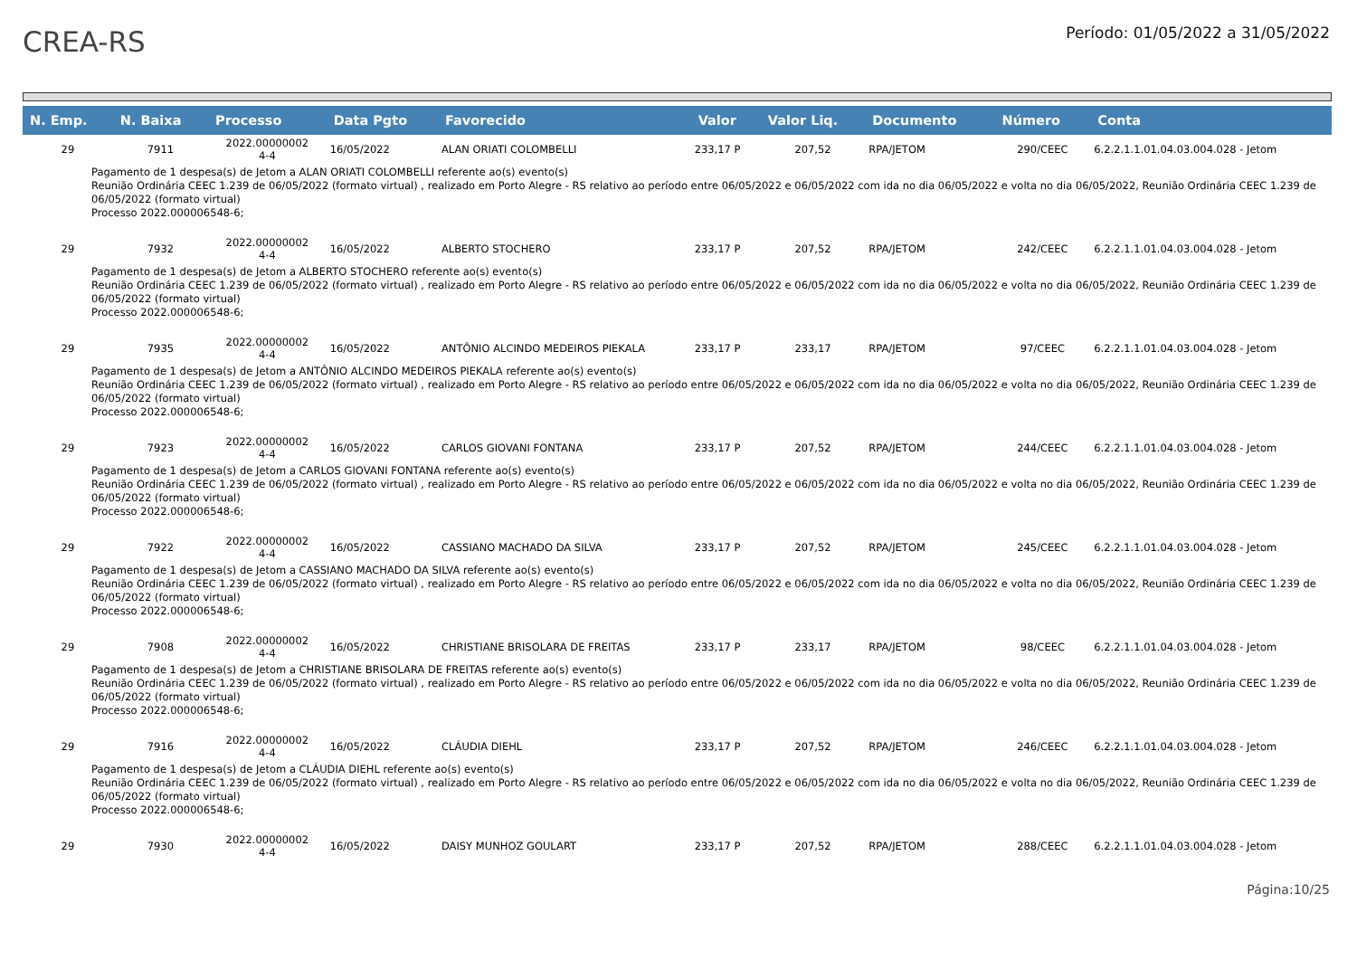CREA-RS
Período: 01/05/2022 a 31/05/2022
| N. Emp. | N. Baixa | Processo | Data Pgto | Favorecido | Valor | Valor Liq. | Documento | Número | Conta |
| --- | --- | --- | --- | --- | --- | --- | --- | --- | --- |
| 29 | 7911 | 2022.00000002 4-4 | 16/05/2022 | ALAN ORIATI COLOMBELLI | 233,17 P | 207,52 | RPA/JETOM | 290/CEEC | 6.2.2.1.1.01.04.03.004.028 - Jetom |
| Pagamento de 1 despesa(s) de Jetom a ALAN ORIATI COLOMBELLI referente ao(s) evento(s) Reunião Ordinária CEEC 1.239 de 06/05/2022 (formato virtual) , realizado em Porto Alegre - RS relativo ao período entre 06/05/2022 e 06/05/2022 com ida no dia 06/05/2022 e volta no dia 06/05/2022, Reunião Ordinária CEEC 1.239 de 06/05/2022 (formato virtual) Processo 2022.000006548-6; | | | | | | | | | |
| 29 | 7932 | 2022.00000002 4-4 | 16/05/2022 | ALBERTO STOCHERO | 233,17 P | 207,52 | RPA/JETOM | 242/CEEC | 6.2.2.1.1.01.04.03.004.028 - Jetom |
| Pagamento de 1 despesa(s) de Jetom a ALBERTO STOCHERO referente ao(s) evento(s) Reunião Ordinária CEEC 1.239 de 06/05/2022 (formato virtual) , realizado em Porto Alegre - RS relativo ao período entre 06/05/2022 e 06/05/2022 com ida no dia 06/05/2022 e volta no dia 06/05/2022, Reunião Ordinária CEEC 1.239 de 06/05/2022 (formato virtual) Processo 2022.000006548-6; | | | | | | | | | |
| 29 | 7935 | 2022.00000002 4-4 | 16/05/2022 | ANTÔNIO ALCINDO MEDEIROS PIEKALA | 233,17 P | 233,17 | RPA/JETOM | 97/CEEC | 6.2.2.1.1.01.04.03.004.028 - Jetom |
| Pagamento de 1 despesa(s) de Jetom a ANTÔNIO ALCINDO MEDEIROS PIEKALA referente ao(s) evento(s) Reunião Ordinária CEEC 1.239 de 06/05/2022 (formato virtual) , realizado em Porto Alegre - RS relativo ao período entre 06/05/2022 e 06/05/2022 com ida no dia 06/05/2022 e volta no dia 06/05/2022, Reunião Ordinária CEEC 1.239 de 06/05/2022 (formato virtual) Processo 2022.000006548-6; | | | | | | | | | |
| 29 | 7923 | 2022.00000002 4-4 | 16/05/2022 | CARLOS GIOVANI FONTANA | 233,17 P | 207,52 | RPA/JETOM | 244/CEEC | 6.2.2.1.1.01.04.03.004.028 - Jetom |
| Pagamento de 1 despesa(s) de Jetom a CARLOS GIOVANI FONTANA referente ao(s) evento(s) Reunião Ordinária CEEC 1.239 de 06/05/2022 (formato virtual) , realizado em Porto Alegre - RS relativo ao período entre 06/05/2022 e 06/05/2022 com ida no dia 06/05/2022 e volta no dia 06/05/2022, Reunião Ordinária CEEC 1.239 de 06/05/2022 (formato virtual) Processo 2022.000006548-6; | | | | | | | | | |
| 29 | 7922 | 2022.00000002 4-4 | 16/05/2022 | CASSIANO MACHADO DA SILVA | 233,17 P | 207,52 | RPA/JETOM | 245/CEEC | 6.2.2.1.1.01.04.03.004.028 - Jetom |
| Pagamento de 1 despesa(s) de Jetom a CASSIANO MACHADO DA SILVA referente ao(s) evento(s) Reunião Ordinária CEEC 1.239 de 06/05/2022 (formato virtual) , realizado em Porto Alegre - RS relativo ao período entre 06/05/2022 e 06/05/2022 com ida no dia 06/05/2022 e volta no dia 06/05/2022, Reunião Ordinária CEEC 1.239 de 06/05/2022 (formato virtual) Processo 2022.000006548-6; | | | | | | | | | |
| 29 | 7908 | 2022.00000002 4-4 | 16/05/2022 | CHRISTIANE BRISOLARA DE FREITAS | 233,17 P | 233,17 | RPA/JETOM | 98/CEEC | 6.2.2.1.1.01.04.03.004.028 - Jetom |
| Pagamento de 1 despesa(s) de Jetom a CHRISTIANE BRISOLARA DE FREITAS referente ao(s) evento(s) Reunião Ordinária CEEC 1.239 de 06/05/2022 (formato virtual) , realizado em Porto Alegre - RS relativo ao período entre 06/05/2022 e 06/05/2022 com ida no dia 06/05/2022 e volta no dia 06/05/2022, Reunião Ordinária CEEC 1.239 de 06/05/2022 (formato virtual) Processo 2022.000006548-6; | | | | | | | | | |
| 29 | 7916 | 2022.00000002 4-4 | 16/05/2022 | CLÁUDIA DIEHL | 233,17 P | 207,52 | RPA/JETOM | 246/CEEC | 6.2.2.1.1.01.04.03.004.028 - Jetom |
| Pagamento de 1 despesa(s) de Jetom a CLÁUDIA DIEHL referente ao(s) evento(s) Reunião Ordinária CEEC 1.239 de 06/05/2022 (formato virtual) , realizado em Porto Alegre - RS relativo ao período entre 06/05/2022 e 06/05/2022 com ida no dia 06/05/2022 e volta no dia 06/05/2022, Reunião Ordinária CEEC 1.239 de 06/05/2022 (formato virtual) Processo 2022.000006548-6; | | | | | | | | | |
| 29 | 7930 | 2022.00000002 4-4 | 16/05/2022 | DAISY MUNHOZ GOULART | 233,17 P | 207,52 | RPA/JETOM | 288/CEEC | 6.2.2.1.1.01.04.03.004.028 - Jetom |
Página:10/25